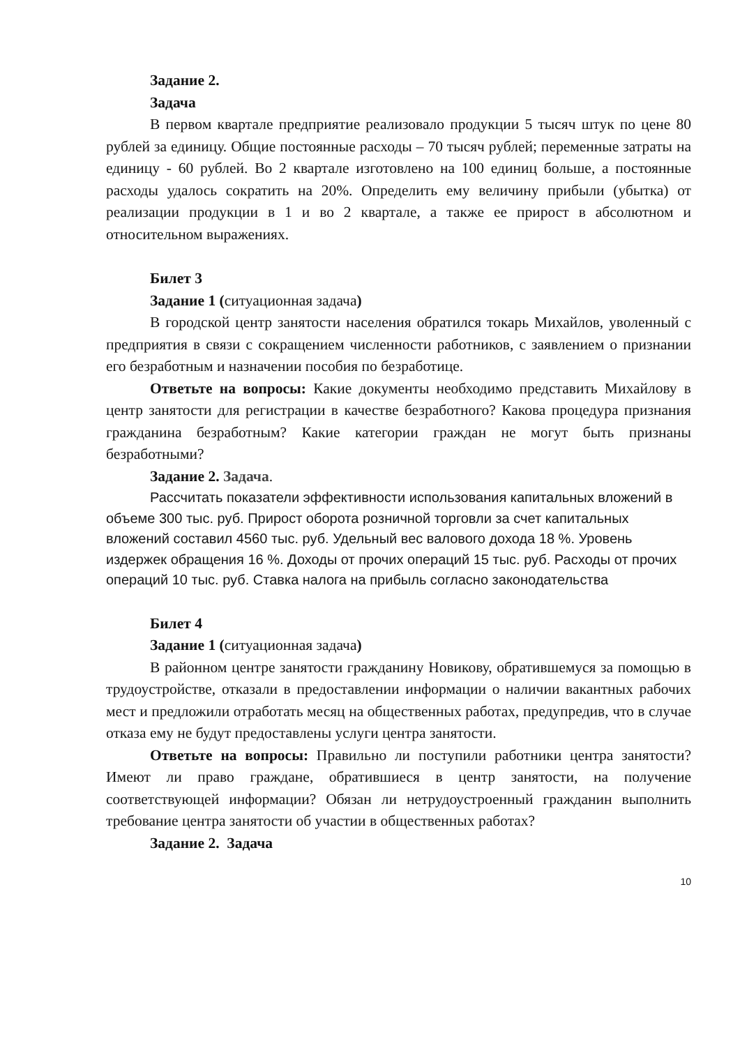Задание 2.
Задача
В первом квартале предприятие реализовало продукции 5 тысяч штук по цене 80 рублей за единицу. Общие постоянные расходы – 70 тысяч рублей; переменные затраты на единицу - 60 рублей. Во 2 квартале изготовлено на 100 единиц больше, а постоянные расходы удалось сократить на 20%. Определить ему величину прибыли (убытка) от реализации продукции в 1 и во 2 квартале, а также ее прирост в абсолютном и относительном выражениях.
Билет 3
Задание 1 (ситуационная задача)
В городской центр занятости населения обратился токарь Михайлов, уволенный с предприятия в связи с сокращением численности работников, с заявлением о признании его безработным и назначении пособия по безработице.
Ответьте на вопросы: Какие документы необходимо представить Михайлову в центр занятости для регистрации в качестве безработного? Какова процедура признания гражданина безработным? Какие категории граждан не могут быть признаны безработными?
Задание 2. Задача.
Рассчитать показатели эффективности использования капитальных вложений в объеме 300 тыс. руб. Прирост оборота розничной торговли за счет капитальных вложений составил 4560 тыс. руб. Удельный вес валового дохода 18 %. Уровень издержек обращения 16 %. Доходы от прочих операций 15 тыс. руб. Расходы от прочих операций 10 тыс. руб. Ставка налога на прибыль согласно законодательства
Билет 4
Задание 1 (ситуационная задача)
В районном центре занятости гражданину Новикову, обратившемуся за помощью в трудоустройстве, отказали в предоставлении информации о наличии вакантных рабочих мест и предложили отработать месяц на общественных работах, предупредив, что в случае отказа ему не будут предоставлены услуги центра занятости.
Ответьте на вопросы: Правильно ли поступили работники центра занятости? Имеют ли право граждане, обратившиеся в центр занятости, на получение соответствующей информации? Обязан ли нетрудоустроенный гражданин выполнить требование центра занятости об участии в общественных работах?
Задание 2. Задача
10